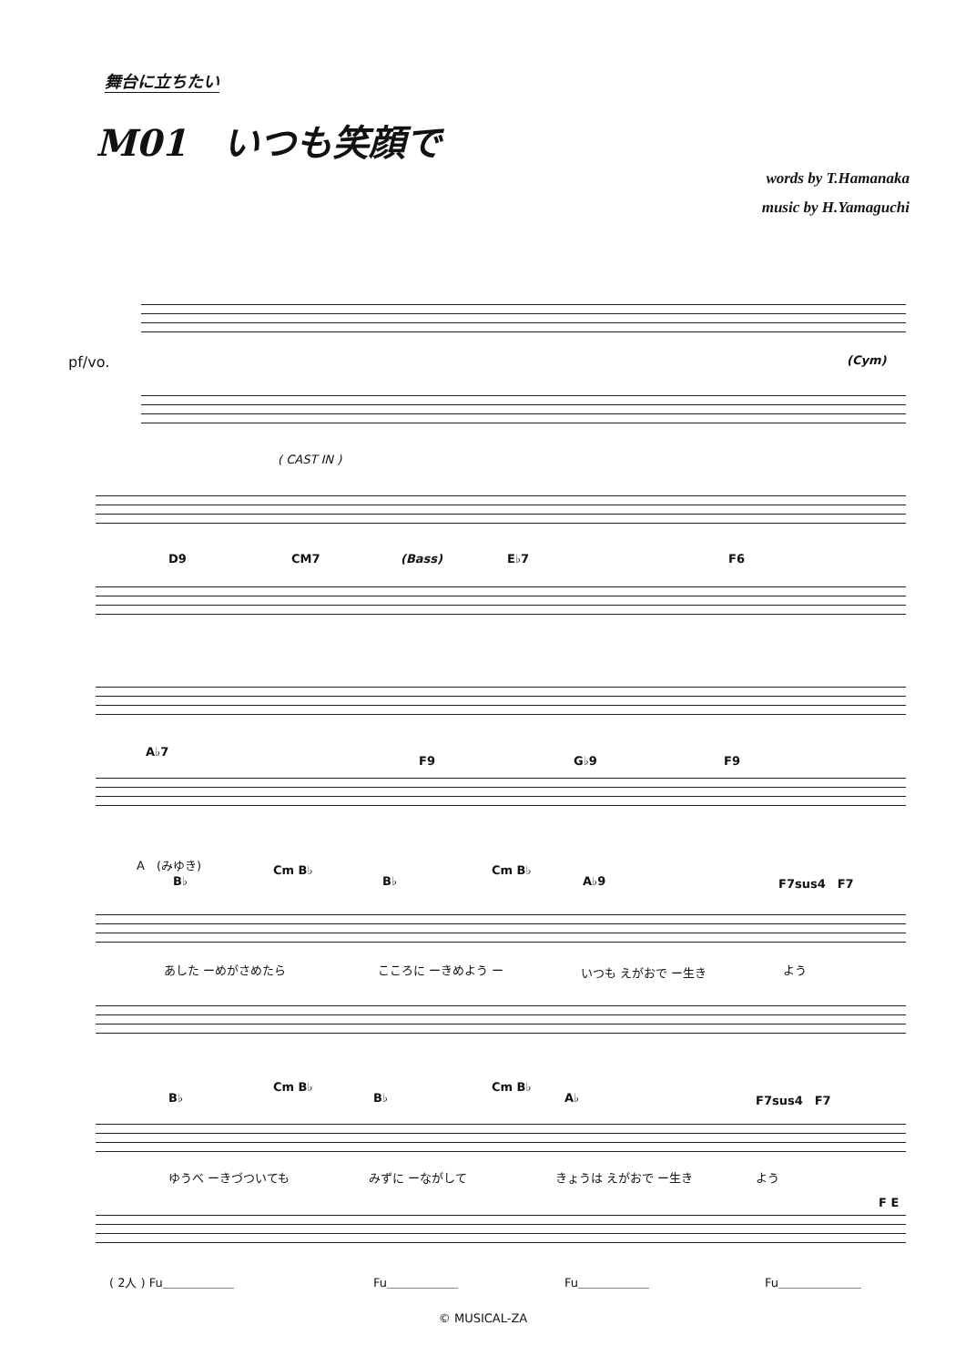舞台に立ちたい
M01　いつも笑顔で
words by T.Hamanaka
music by H.Yamaguchi
pf/vo. (Cym)
( CAST IN )
D9 CM7 (Bass) E♭7 F6
A♭7
F9 G♭9 F9
A　(みゆき)
B♭
Cm B♭
B♭
Cm B♭
A♭9 F7sus4　F7
あした ーめがさめたら こころに ーきめよう ー いつも えがおで ー生き よう
B♭
Cm B♭
B♭
Cm B♭
A♭ F7sus4　F7
ゆうべ ーきづついても みずに ーながして きょうは えがおで ー生き よう
F E
( 2人 ) Fu＿＿＿＿＿＿ Fu＿＿＿＿＿＿ Fu＿＿＿＿＿＿ Fu＿＿＿＿＿＿＿
© MUSICAL-ZA